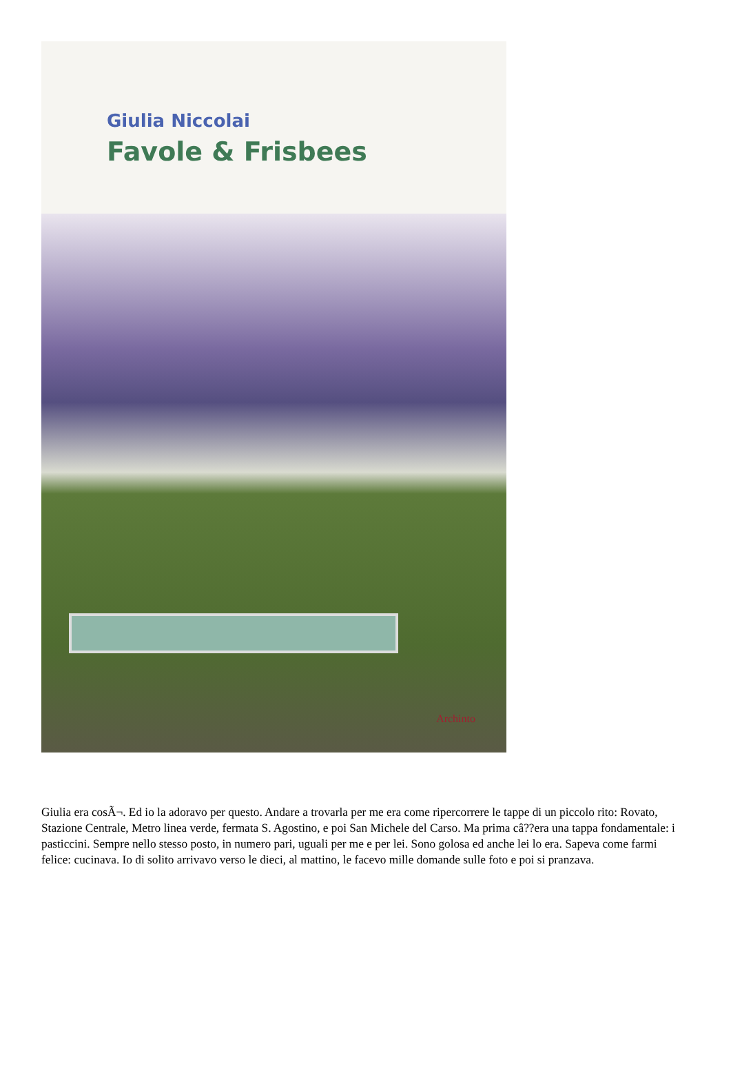Giulia Niccolai
Favole & Frisbees
Archinto
Giulia era cosÃ¬. Ed io la adoravo per questo. Andare a trovarla per me era come ripercorrere le tappe di un piccolo rito: Rovato, Stazione Centrale, Metro linea verde, fermata S. Agostino, e poi San Michele del Carso. Ma prima câ??era una tappa fondamentale: i pasticcini. Sempre nello stesso posto, in numero pari, uguali per me e per lei. Sono golosa ed anche lei lo era. Sapeva come farmi felice: cucinava. Io di solito arrivavo verso le dieci, al mattino, le facevo mille domande sulle foto e poi si pranzava.